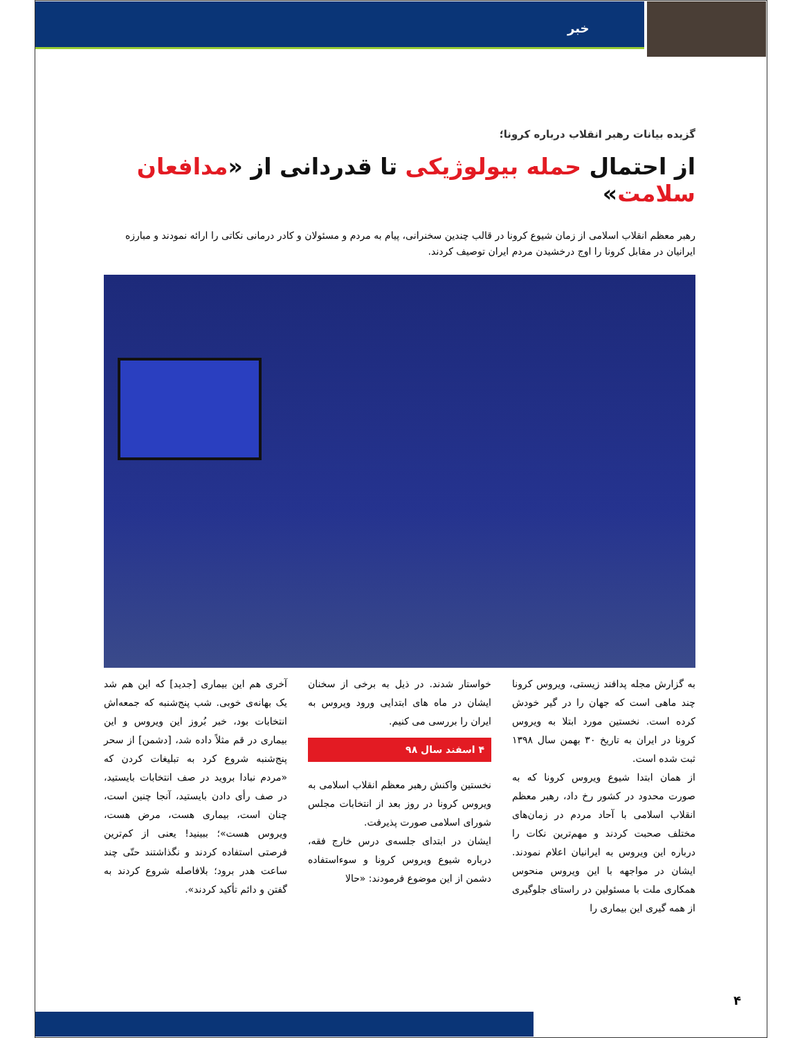خبر
گزیده بیانات رهبر انقلاب درباره کرونا؛
از احتمال حمله بیولوژیکی تا قدردانی از «مدافعان سلامت»
رهبر معظم انقلاب اسلامی از زمان شیوع کرونا در قالب چندین سخنرانی، پیام به مردم و مسئولان و کادر درمانی نکاتی را ارائه نمودند و مبارزه ایرانیان در مقابل کرونا را اوج درخشیدن مردم ایران توصیف کردند.
به گزارش مجله پدافند زیستی، ویروس کرونا چند ماهی است که جهان را در گیر خودش کرده است. نخستین مورد ابتلا به ویروس کرونا در ایران به تاریخ ۳۰ بهمن سال ۱۳۹۸ ثبت شده است.
از همان ابتدا شیوع ویروس کرونا که به صورت محدود در کشور رخ داد، رهبر معظم انقلاب اسلامی با آحاد مردم در زمان‌های مختلف صحبت کردند و مهم‌ترین نکات را درباره این ویروس به ایرانیان اعلام نمودند. ایشان در مواجهه با این ویروس منحوس همکاری ملت با مسئولین در راستای جلوگیری از همه گیری این بیماری را
خواستار شدند. در ذیل به برخی از سخنان ایشان در ماه های ابتدایی ورود ویروس به ایران را بررسی می کنیم.
۴ اسفند سال ۹۸
نخستین واکنش رهبر معظم انقلاب اسلامی به ویروس کرونا در روز بعد از انتخابات مجلس شورای اسلامی صورت پذیرفت.
ایشان در ابتدای جلسه‌ی درس خارج فقه، درباره شیوع ویروس کرونا و سوءاستفاده دشمن از این موضوع فرمودند: «حالا
آخری هم این بیماری [جدید] که این هم شد یک بهانه‌ی خوبی. شب پنج‌شنبه که جمعه‌اش انتخابات بود، خبر بُروز این ویروس و این بیماری در قم مثلاً داده شد، [دشمن] از سحر پنج‌شنبه شروع کرد به تبلیغات کردن که «مردم نبادا بروید در صف انتخابات بایستید، در صف رأی دادن بایستید، آنجا چنین است، چنان است، بیماری هست، مرض هست، ویروس هست»؛ ببینید! یعنی از کم‌ترین فرصتی استفاده کردند و نگذاشتند حتّی چند ساعت هدر برود؛ بلافاصله شروع کردند به گفتن و دائم تأکید کردند».
۴